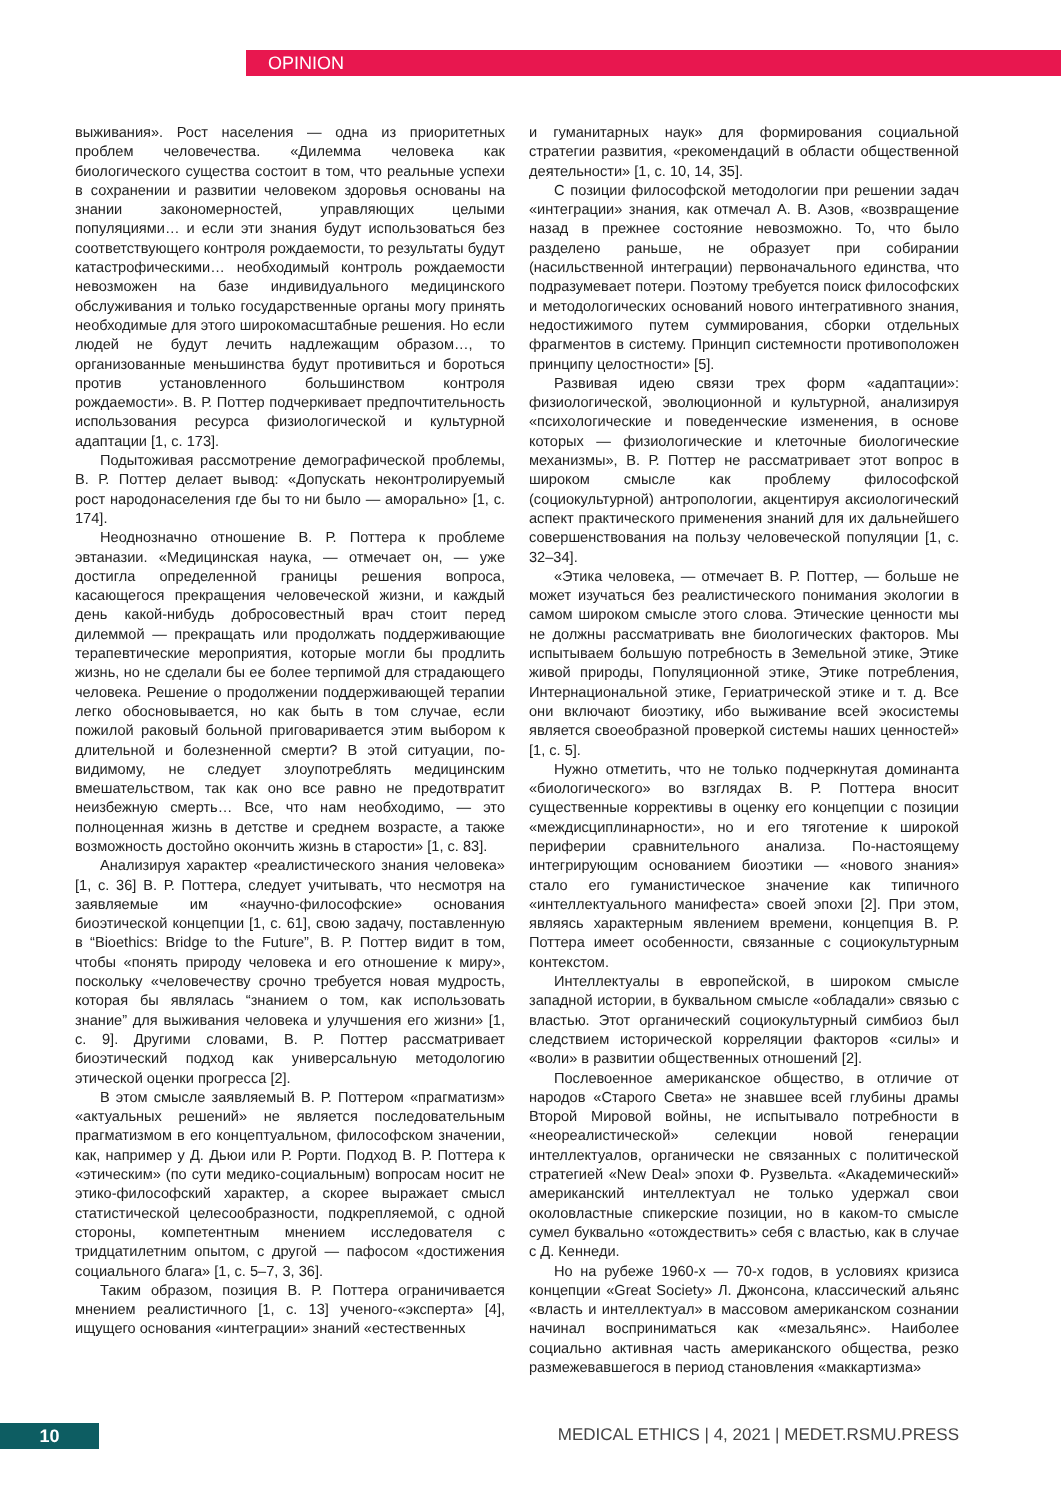OPINION
выживания». Рост населения — одна из приоритетных проблем человечества. «Дилемма человека как биологического существа состоит в том, что реальные успехи в сохранении и развитии человеком здоровья основаны на знании закономерностей, управляющих целыми популяциями… и если эти знания будут использоваться без соответствующего контроля рождаемости, то результаты будут катастрофическими… необходимый контроль рождаемости невозможен на базе индивидуального медицинского обслуживания и только государственные органы могу принять необходимые для этого широкомасштабные решения. Но если людей не будут лечить надлежащим образом…, то организованные меньшинства будут противиться и бороться против установленного большинством контроля рождаемости». В. Р. Поттер подчеркивает предпочтительность использования ресурса физиологической и культурной адаптации [1, с. 173].
Подытоживая рассмотрение демографической проблемы, В. Р. Поттер делает вывод: «Допускать неконтролируемый рост народонаселения где бы то ни было — аморально» [1, с. 174].
Неоднозначно отношение В. Р. Поттера к проблеме эвтаназии. «Медицинская наука, — отмечает он, — уже достигла определенной границы решения вопроса, касающегося прекращения человеческой жизни, и каждый день какой-нибудь добросовестный врач стоит перед дилеммой — прекращать или продолжать поддерживающие терапевтические мероприятия, которые могли бы продлить жизнь, но не сделали бы ее более терпимой для страдающего человека. Решение о продолжении поддерживающей терапии легко обосновывается, но как быть в том случае, если пожилой раковый больной приговаривается этим выбором к длительной и болезненной смерти? В этой ситуации, по-видимому, не следует злоупотреблять медицинским вмешательством, так как оно все равно не предотвратит неизбежную смерть… Все, что нам необходимо, — это полноценная жизнь в детстве и среднем возрасте, а также возможность достойно окончить жизнь в старости» [1, с. 83].
Анализируя характер «реалистического знания человека» [1, с. 36] В. Р. Поттера, следует учитывать, что несмотря на заявляемые им «научно-философские» основания биоэтической концепции [1, с. 61], свою задачу, поставленную в “Bioethics: Bridge to the Future”, В. Р. Поттер видит в том, чтобы «понять природу человека и его отношение к миру», поскольку «человечеству срочно требуется новая мудрость, которая бы являлась “знанием о том, как использовать знание” для выживания человека и улучшения его жизни» [1, с. 9]. Другими словами, В. Р. Поттер рассматривает биоэтический подход как универсальную методологию этической оценки прогресса [2].
В этом смысле заявляемый В. Р. Поттером «прагматизм» «актуальных решений» не является последовательным прагматизмом в его концептуальном, философском значении, как, например у Д. Дьюи или Р. Рорти. Подход В. Р. Поттера к «этическим» (по сути медико-социальным) вопросам носит не этико-философский характер, а скорее выражает смысл статистической целесообразности, подкрепляемой, с одной стороны, компетентным мнением исследователя с тридцатилетним опытом, с другой — пафосом «достижения социального блага» [1, с. 5–7, 3, 36].
Таким образом, позиция В. Р. Поттера ограничивается мнением реалистичного [1, с. 13] ученого-«эксперта» [4], ищущего основания «интеграции» знаний «естественных
и гуманитарных наук» для формирования социальной стратегии развития, «рекомендаций в области общественной деятельности» [1, с. 10, 14, 35].
С позиции философской методологии при решении задач «интеграции» знания, как отмечал А. В. Азов, «возвращение назад в прежнее состояние невозможно. То, что было разделено раньше, не образует при собирании (насильственной интеграции) первоначального единства, что подразумевает потери. Поэтому требуется поиск философских и методологических оснований нового интегративного знания, недостижимого путем суммирования, сборки отдельных фрагментов в систему. Принцип системности противоположен принципу целостности» [5].
Развивая идею связи трех форм «адаптации»: физиологической, эволюционной и культурной, анализируя «психологические и поведенческие изменения, в основе которых — физиологические и клеточные биологические механизмы», В. Р. Поттер не рассматривает этот вопрос в широком смысле как проблему философской (социокультурной) антропологии, акцентируя аксиологический аспект практического применения знаний для их дальнейшего совершенствования на пользу человеческой популяции [1, с. 32–34].
«Этика человека, — отмечает В. Р. Поттер, — больше не может изучаться без реалистического понимания экологии в самом широком смысле этого слова. Этические ценности мы не должны рассматривать вне биологических факторов. Мы испытываем большую потребность в Земельной этике, Этике живой природы, Популяционной этике, Этике потребления, Интернациональной этике, Гериатрической этике и т. д. Все они включают биоэтику, ибо выживание всей экосистемы является своеобразной проверкой системы наших ценностей» [1, с. 5].
Нужно отметить, что не только подчеркнутая доминанта «биологического» во взглядах В. Р. Поттера вносит существенные коррективы в оценку его концепции с позиции «междисциплинарности», но и его тяготение к широкой периферии сравнительного анализа. По-настоящему интегрирующим основанием биоэтики — «нового знания» стало его гуманистическое значение как типичного «интеллектуального манифеста» своей эпохи [2]. При этом, являясь характерным явлением времени, концепция В. Р. Поттера имеет особенности, связанные с социокультурным контекстом.
Интеллектуалы в европейской, в широком смысле западной истории, в буквальном смысле «обладали» связью с властью. Этот органический социокультурный симбиоз был следствием исторической корреляции факторов «силы» и «воли» в развитии общественных отношений [2].
Послевоенное американское общество, в отличие от народов «Старого Света» не знавшее всей глубины драмы Второй Мировой войны, не испытывало потребности в «неореалистической» селекции новой генерации интеллектуалов, органически не связанных с политической стратегией «New Deal» эпохи Ф. Рузвельта. «Академический» американский интеллектуал не только удержал свои околовластные спикерские позиции, но в каком-то смысле сумел буквально «отождествить» себя с властью, как в случае с Д. Кеннеди.
Но на рубеже 1960-х — 70-х годов, в условиях кризиса концепции «Great Society» Л. Джонсона, классический альянс «власть и интеллектуал» в массовом американском сознании начинал восприниматься как «мезальянс». Наиболее социально активная часть американского общества, резко размежевавшегося в период становления «маккартизма»
10
MEDICAL ETHICS | 4, 2021 | MEDET.RSMU.PRESS